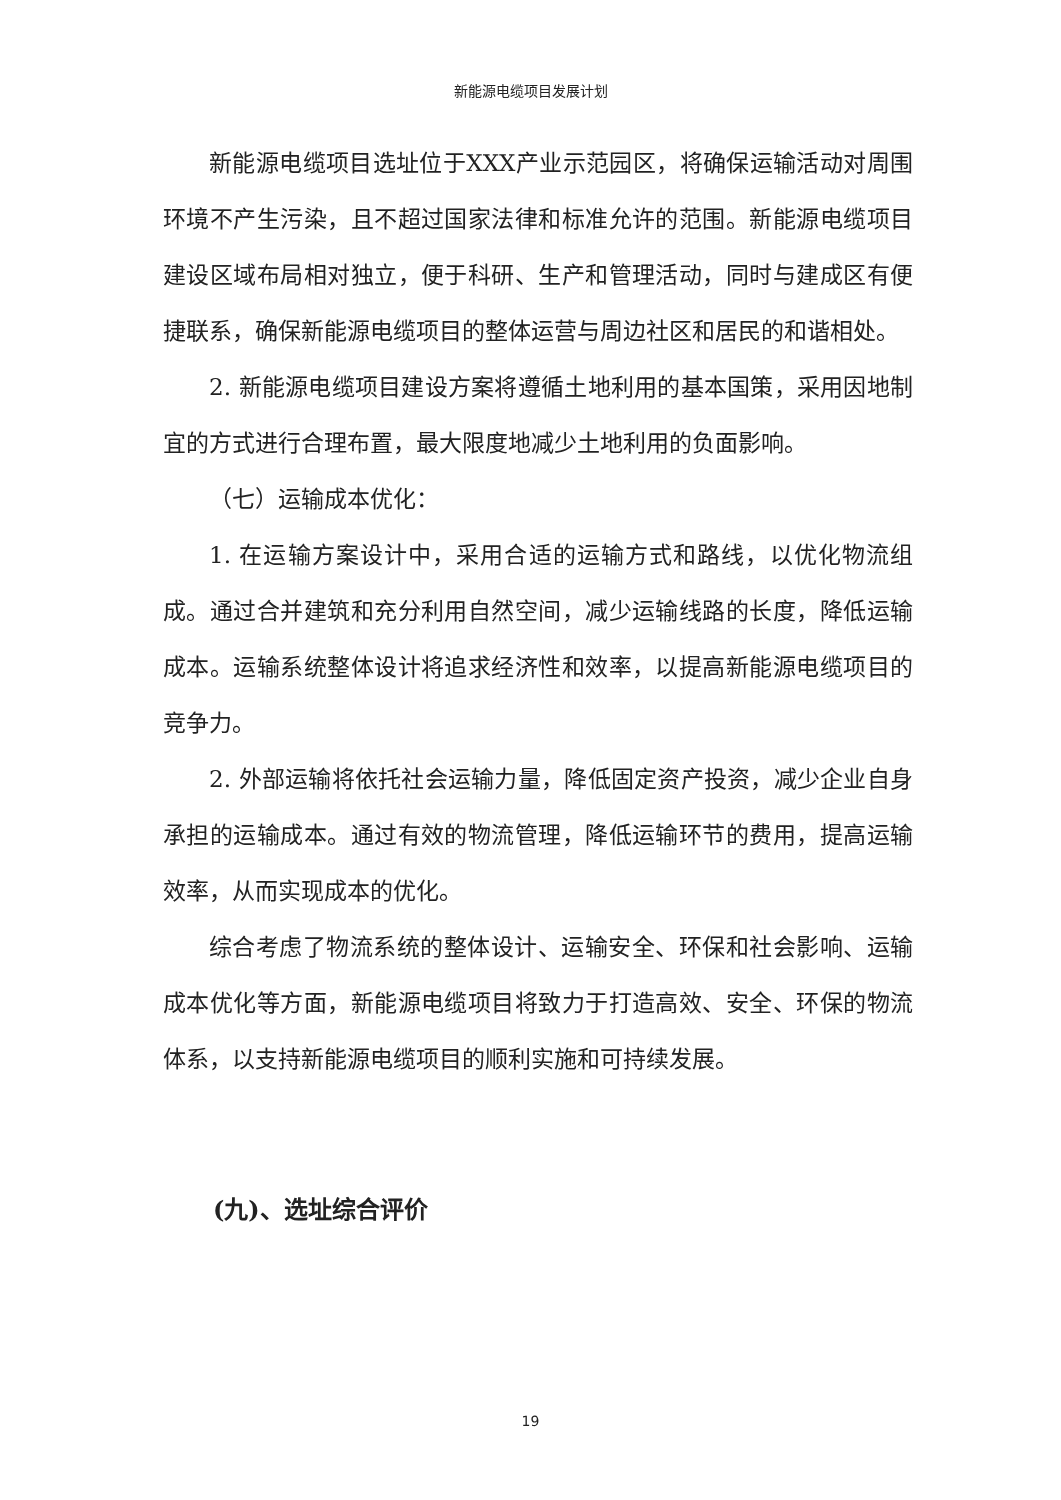新能源电缆项目发展计划
新能源电缆项目选址位于XXX产业示范园区，将确保运输活动对周围环境不产生污染，且不超过国家法律和标准允许的范围。新能源电缆项目建设区域布局相对独立，便于科研、生产和管理活动，同时与建成区有便捷联系，确保新能源电缆项目的整体运营与周边社区和居民的和谐相处。
2. 新能源电缆项目建设方案将遵循土地利用的基本国策，采用因地制宜的方式进行合理布置，最大限度地减少土地利用的负面影响。
（七）运输成本优化：
1. 在运输方案设计中，采用合适的运输方式和路线，以优化物流组成。通过合并建筑和充分利用自然空间，减少运输线路的长度，降低运输成本。运输系统整体设计将追求经济性和效率，以提高新能源电缆项目的竞争力。
2. 外部运输将依托社会运输力量，降低固定资产投资，减少企业自身承担的运输成本。通过有效的物流管理，降低运输环节的费用，提高运输效率，从而实现成本的优化。
综合考虑了物流系统的整体设计、运输安全、环保和社会影响、运输成本优化等方面，新能源电缆项目将致力于打造高效、安全、环保的物流体系，以支持新能源电缆项目的顺利实施和可持续发展。
(九)、选址综合评价
19